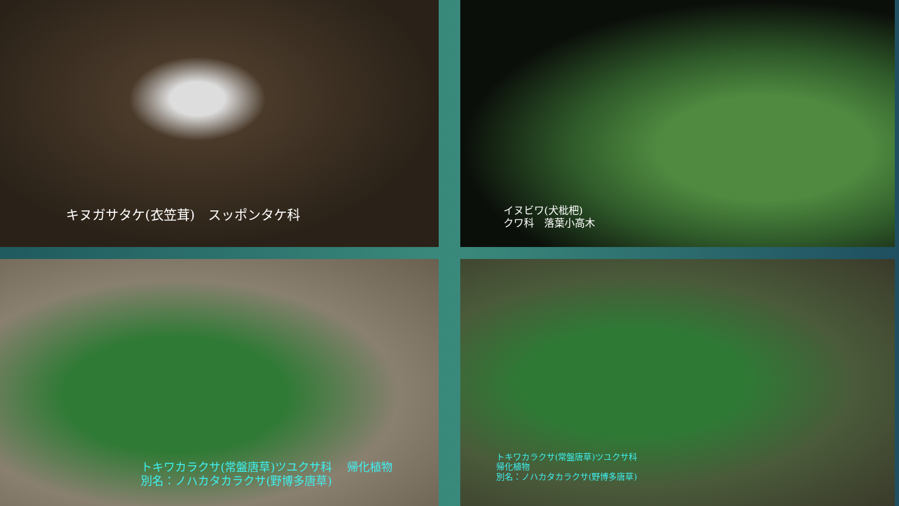キヌガサタケ(衣笠茸)　スッポンタケ科
イヌビワ(犬枇杷)
クワ科　落葉小高木
トキワカラクサ(常盤唐草)ツユクサ科　 帰化植物
別名：ノハカタカラクサ(野博多唐草)
トキワカラクサ(常盤唐草)ツユクサ科
帰化植物
別名：ノハカタカラクサ(野博多唐草)